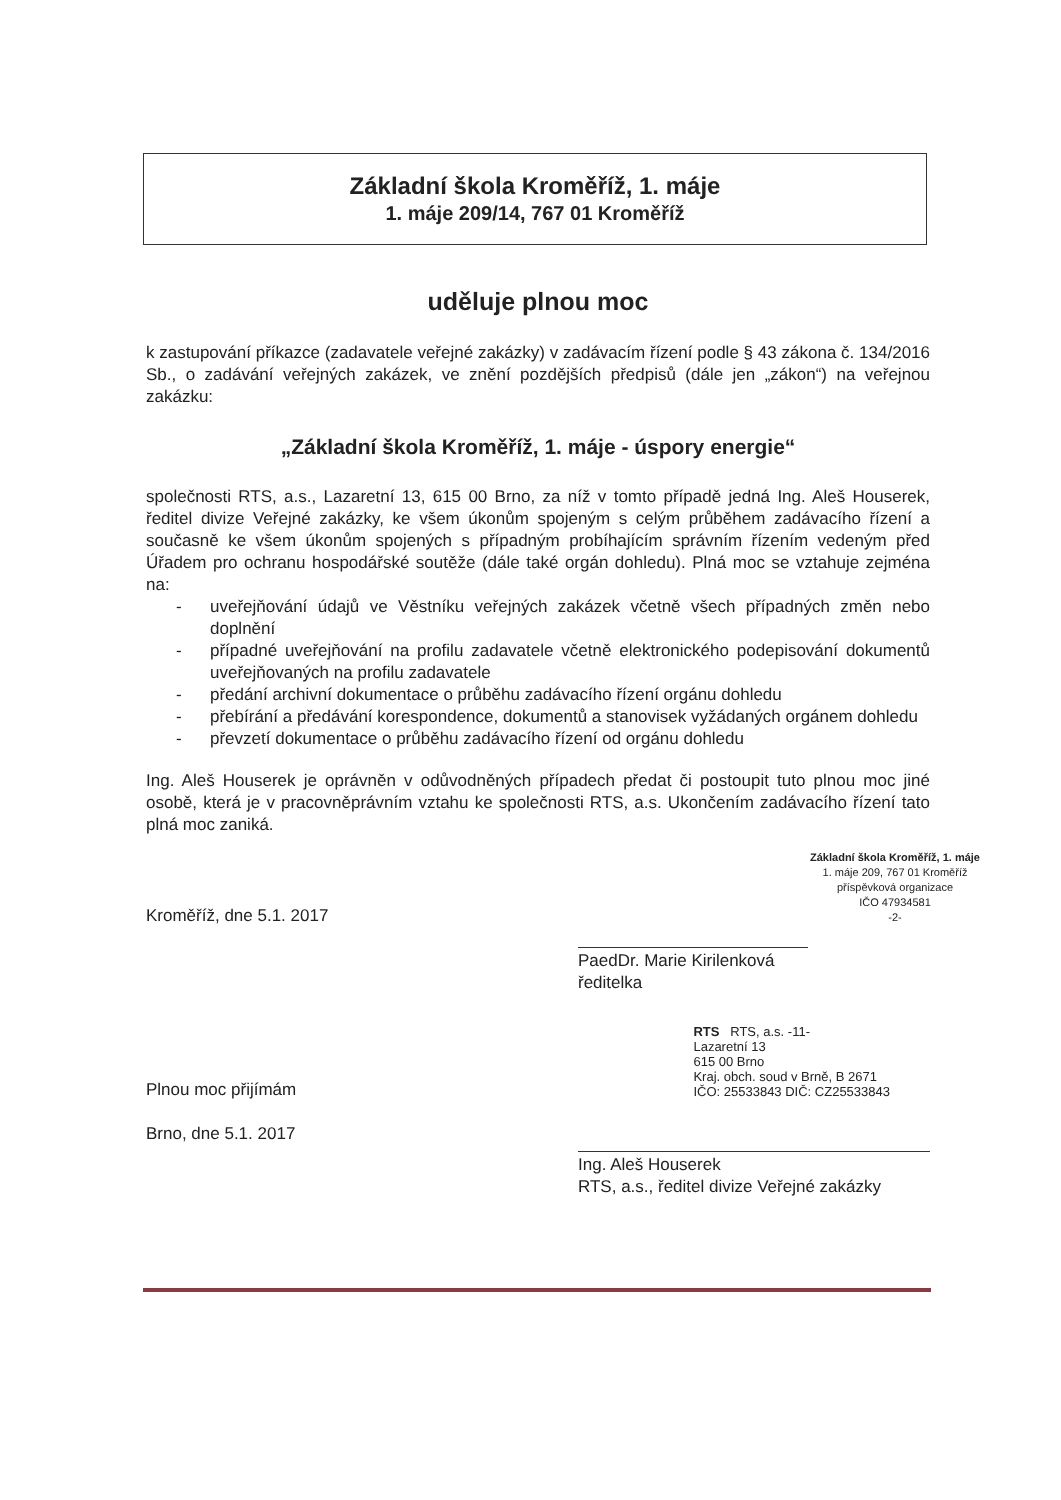Základní škola Kroměříž, 1. máje
1. máje 209/14, 767 01 Kroměříž
uděluje plnou moc
k zastupování příkazce (zadavatele veřejné zakázky) v zadávacím řízení podle § 43 zákona č. 134/2016 Sb., o zadávání veřejných zakázek, ve znění pozdějších předpisů (dále jen „zákon“) na veřejnou zakázku:
„Základní škola Kroměříž, 1. máje - úspory energie“
společnosti RTS, a.s., Lazaretní 13, 615 00 Brno, za níž v tomto případě jedná Ing. Aleš Houserek, ředitel divize Veřejné zakázky, ke všem úkonům spojeným s celým průběhem zadávacího řízení a současně ke všem úkonům spojených s případným probíhajícím správním řízením vedeným před Úřadem pro ochranu hospodářské soutěže (dále také orgán dohledu). Plná moc se vztahuje zejména na:
- uveřejňování údajů ve Věstníku veřejných zakázek včetně všech případných změn nebo doplnění
- případné uveřejňování na profilu zadavatele včetně elektronického podepisování dokumentů uveřejňovaných na profilu zadavatele
- předání archivní dokumentace o průběhu zadávacího řízení orgánu dohledu
- přebírání a předávání korespondence, dokumentů a stanovisek vyžádaných orgánem dohledu
- převzetí dokumentace o průběhu zadávacího řízení od orgánu dohledu
Ing. Aleš Houserek je oprávněn v odůvodněných případech předat či postoupit tuto plnou moc jiné osobě, která je v pracovněprávním vztahu ke společnosti RTS, a.s. Ukončením zadávacího řízení tato plná moc zaniká.
Kroměříž, dne 5.1. 2017
Základní škola Kroměříž, 1. máje
1. máje 209, 767 01 Kroměříž
příspěvková organizace
IČO 47934581
-2-
PaedDr. Marie Kirilenková
ředitelka
Plnou moc přijímám
Brno, dne 5.1. 2017
RTS RTS, a.s. -11-
Lazaretní 13
615 00 Brno
Kraj. obch. soud v Brně, B 2671
IČO: 25533843 DIČ: CZ25533843
Ing. Aleš Houserek
RTS, a.s., ředitel divize Veřejné zakázky